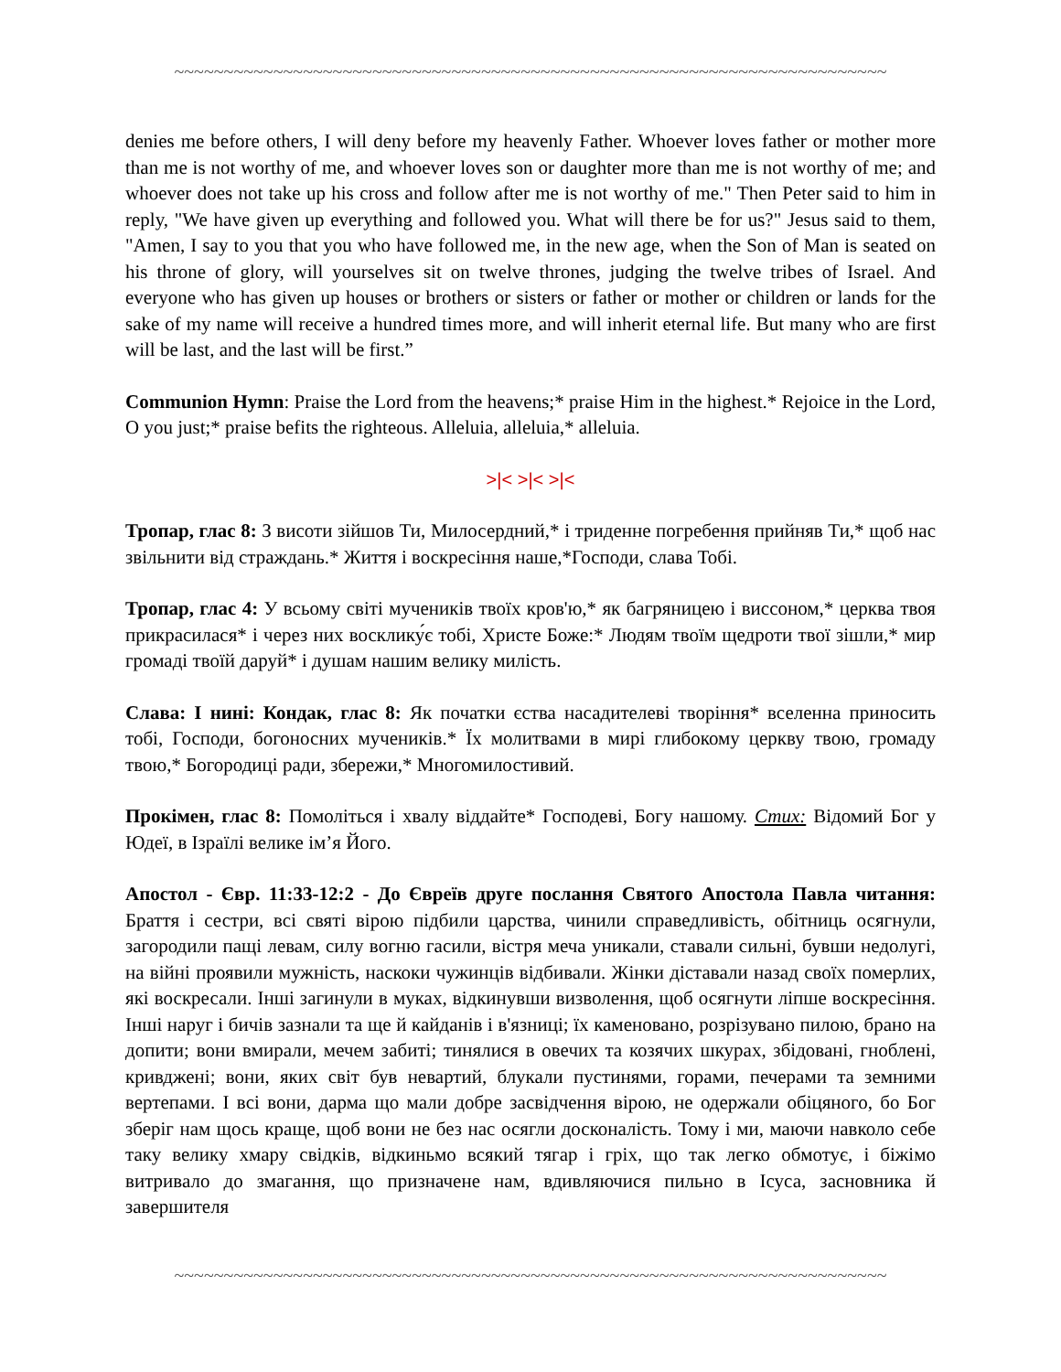~~~~~~~~~~~~~~~~~~~~~~~~~~~~~~~~~~~~~~~~~~~~~~~~~~~~~~~~~~~~~~~~~~~~~~~~
denies me before others, I will deny before my heavenly Father. Whoever loves father or mother more than me is not worthy of me, and whoever loves son or daughter more than me is not worthy of me; and whoever does not take up his cross and follow after me is not worthy of me." Then Peter said to him in reply, "We have given up everything and followed you. What will there be for us?" Jesus said to them, "Amen, I say to you that you who have followed me, in the new age, when the Son of Man is seated on his throne of glory, will yourselves sit on twelve thrones, judging the twelve tribes of Israel. And everyone who has given up houses or brothers or sisters or father or mother or children or lands for the sake of my name will receive a hundred times more, and will inherit eternal life. But many who are first will be last, and the last will be first.”
Communion Hymn: Praise the Lord from the heavens;* praise Him in the highest.* Rejoice in the Lord, O you just;* praise befits the righteous. Alleluia, alleluia,* alleluia.
>|< >|< >|<
Тропар, глас 8: З висоти зійшов Ти, Милосердний,* і триденне погребення прийняв Ти,* щоб нас звільнити від страждань.* Життя і воскресіння наше,*Господи, слава Тобі.
Тропар, глас 4: У всьому світі мучеників твоїх кров'ю,* як багряницею і виссоном,* церква твоя прикрасилася* і через них восклику́є тобі, Христе Боже:* Людям твоїм щедроти твої зішли,* мир громаді твоїй даруй* і душам нашим велику милість.
Слава: І нині: Кондак, глас 8: Як початки єства насадителеві творіння* вселенна приносить тобі, Господи, богоносних мучеників.* Їх молитвами в мирі глибокому церкву твою, громаду твою,* Богородиці ради, збережи,* Многомилостивий.
Прокімен, глас 8: Помоліться і хвалу віддайте* Господеві, Богу нашому. Стих: Відомий Бог у Юдеї, в Ізраїлі велике ім’я Його.
Апостол - Євр. 11:33-12:2 - До Євреїв друге послання Святого Апостола Павла читання: Браття і сестри, всі святі вірою підбили царства, чинили справедливість, обітниць осягнули, загородили пащі левам, силу вогню гасили, вістря меча уникали, ставали сильні, бувши недолугі, на війні проявили мужність, наскоки чужинців відбивали. Жінки діставали назад своїх померлих, які воскресали. Інші загинули в муках, відкинувши визволення, щоб осягнути ліпше воскресіння. Інші наруг і бичів зазнали та ще й кайданів і в'язниці; їх каменовано, розрізувано пилою, брано на допити; вони вмирали, мечем забиті; тинялися в овечих та козячих шкурах, збідовані, гноблені, кривджені; вони, яких світ був невартий, блукали пустинями, горами, печерами та земними вертепами. І всі вони, дарма що мали добре засвідчення вірою, не одержали обіцяного, бо Бог зберіг нам щось краще, щоб вони не без нас осягли досконалість. Тому і ми, маючи навколо себе таку велику хмару свідків, відкиньмо всякий тягар і гріх, що так легко обмотує, і біжімо витривало до змагання, що призначене нам, вдивляючися пильно в Ісуса, засновника й завершителя
~~~~~~~~~~~~~~~~~~~~~~~~~~~~~~~~~~~~~~~~~~~~~~~~~~~~~~~~~~~~~~~~~~~~~~~~